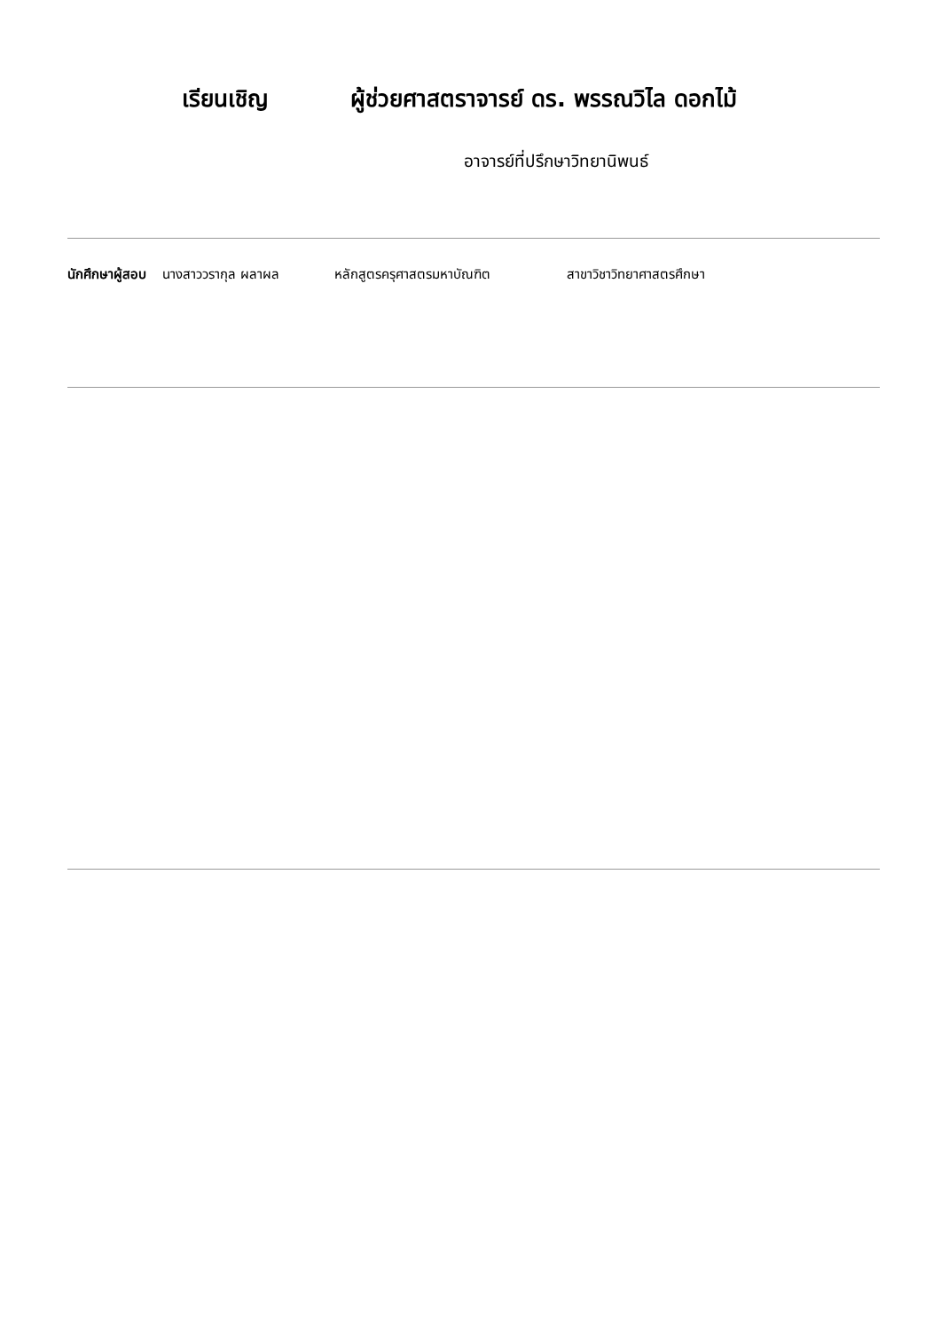เรียนเชิญ ผู้ช่วยศาสตราจารย์ ดร. พรรณวิไล ดอกไม้
อาจารย์ที่ปรึกษาวิทยานิพนธ์
นักศึกษาผู้สอบ นางสาววรากุล ผลาผล หลักสูตรครุศาสตรมหาบัณฑิต สาขาวิชาวิทยาศาสตรศึกษา